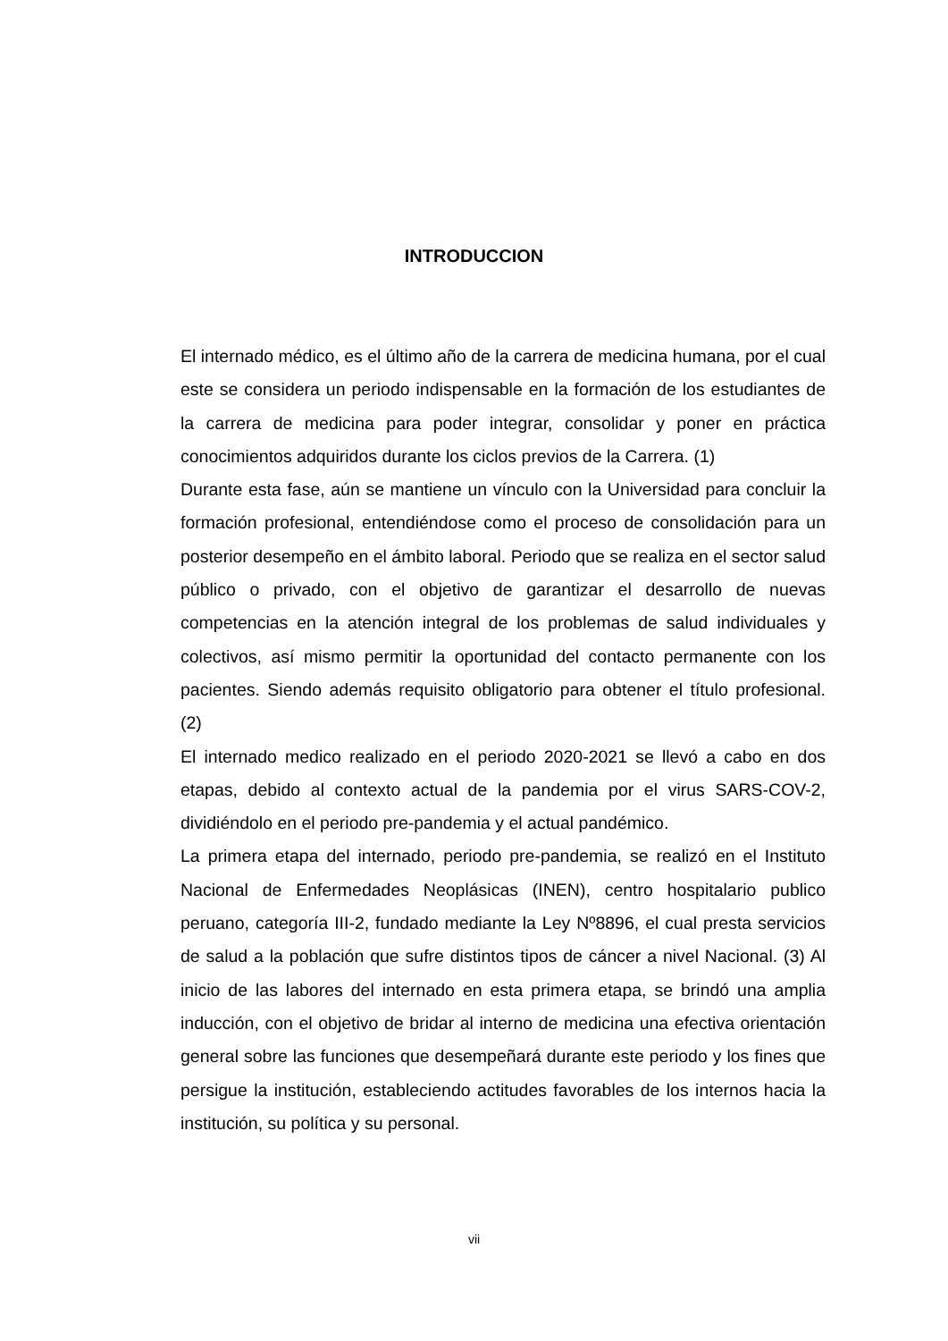INTRODUCCION
El internado médico, es el último año de la carrera de medicina humana, por el cual este se considera un periodo indispensable en la formación de los estudiantes de la carrera de medicina para poder integrar, consolidar y poner en práctica conocimientos adquiridos durante los ciclos previos de la Carrera. (1)
Durante esta fase, aún se mantiene un vínculo con la Universidad para concluir la formación profesional, entendiéndose como el proceso de consolidación para un posterior desempeño en el ámbito laboral. Periodo que se realiza en el sector salud público o privado, con el objetivo de garantizar el desarrollo de nuevas competencias en la atención integral de los problemas de salud individuales y colectivos, así mismo permitir la oportunidad del contacto permanente con los pacientes. Siendo además requisito obligatorio para obtener el título profesional. (2)
El internado medico realizado en el periodo 2020-2021 se llevó a cabo en dos etapas, debido al contexto actual de la pandemia por el virus SARS-COV-2, dividiéndolo en el periodo pre-pandemia y el actual pandémico.
La primera etapa del internado, periodo pre-pandemia, se realizó en el Instituto Nacional de Enfermedades Neoplásicas (INEN), centro hospitalario publico peruano, categoría III-2, fundado mediante la Ley Nº8896, el cual presta servicios de salud a la población que sufre distintos tipos de cáncer a nivel Nacional. (3) Al inicio de las labores del internado en esta primera etapa, se brindó una amplia inducción, con el objetivo de bridar al interno de medicina una efectiva orientación general sobre las funciones que desempeñará durante este periodo y los fines que persigue la institución, estableciendo actitudes favorables de los internos hacia la institución, su política y su personal.
vii